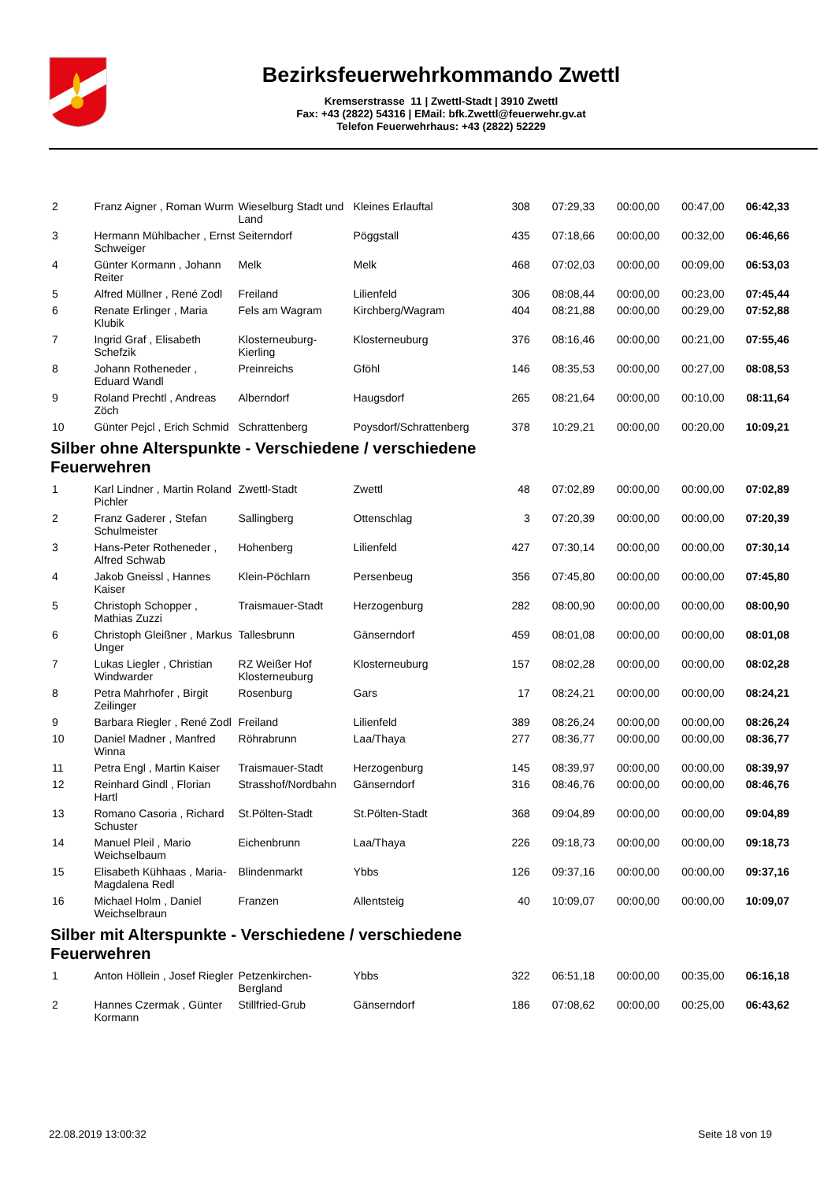Bezirksfeuerwehrkommando Zwettl
Kremserstrasse 11 | Zwettl-Stadt | 3910 Zwettl
Fax: +43 (2822) 54316 | EMail: bfk.Zwettl@feuerwehr.gv.at
Telefon Feuerwehrhaus: +43 (2822) 52229
| 2 | Franz Aigner , Roman Wurm | Wieselburg Stadt und Land | Kleines Erlauftal | 308 | 07:29,33 | 00:00,00 | 00:47,00 | 06:42,33 |
| 3 | Hermann Mühlbacher , Ernst Schweiger | Seiterndorf | Pöggstall | 435 | 07:18,66 | 00:00,00 | 00:32,00 | 06:46,66 |
| 4 | Günter Kormann , Johann Reiter | Melk | Melk | 468 | 07:02,03 | 00:00,00 | 00:09,00 | 06:53,03 |
| 5 | Alfred Müllner , René Zodl | Freiland | Lilienfeld | 306 | 08:08,44 | 00:00,00 | 00:23,00 | 07:45,44 |
| 6 | Renate Erlinger , Maria Klubik | Fels am Wagram | Kirchberg/Wagram | 404 | 08:21,88 | 00:00,00 | 00:29,00 | 07:52,88 |
| 7 | Ingrid Graf , Elisabeth Schefzik | Klosterneuburg-Kierling | Klosterneuburg | 376 | 08:16,46 | 00:00,00 | 00:21,00 | 07:55,46 |
| 8 | Johann Rotheneder , Eduard Wandl | Preinreichs | Gföhl | 146 | 08:35,53 | 00:00,00 | 00:27,00 | 08:08,53 |
| 9 | Roland Prechtl , Andreas Zöch | Alberndorf | Haugsdorf | 265 | 08:21,64 | 00:00,00 | 00:10,00 | 08:11,64 |
| 10 | Günter Pejcl , Erich Schmid | Schrattenberg | Poysdorf/Schrattenberg | 378 | 10:29,21 | 00:00,00 | 00:20,00 | 10:09,21 |
| Silber ohne Alterspunkte - Verschiedene / verschiedene Feuerwehren | | | | | | | | |
| 1 | Karl Lindner , Martin Roland Pichler | Zwettl-Stadt | Zwettl | 48 | 07:02,89 | 00:00,00 | 00:00,00 | 07:02,89 |
| 2 | Franz Gaderer , Stefan Schulmeister | Sallingberg | Ottenschlag | 3 | 07:20,39 | 00:00,00 | 00:00,00 | 07:20,39 |
| 3 | Hans-Peter Rotheneder , Alfred Schwab | Hohenberg | Lilienfeld | 427 | 07:30,14 | 00:00,00 | 00:00,00 | 07:30,14 |
| 4 | Jakob Gneissl , Hannes Kaiser | Klein-Pöchlarn | Persenbeug | 356 | 07:45,80 | 00:00,00 | 00:00,00 | 07:45,80 |
| 5 | Christoph Schopper , Mathias Zuzzi | Traismauer-Stadt | Herzogenburg | 282 | 08:00,90 | 00:00,00 | 00:00,00 | 08:00,90 |
| 6 | Christoph Gleißner , Markus Unger | Tallesbrunn | Gänserndorf | 459 | 08:01,08 | 00:00,00 | 00:00,00 | 08:01,08 |
| 7 | Lukas Liegler , Christian Windwarder | RZ Weißer Hof Klosterneuburg | Klosterneuburg | 157 | 08:02,28 | 00:00,00 | 00:00,00 | 08:02,28 |
| 8 | Petra Mahrhofer , Birgit Zeilinger | Rosenburg | Gars | 17 | 08:24,21 | 00:00,00 | 00:00,00 | 08:24,21 |
| 9 | Barbara Riegler , René Zodl | Freiland | Lilienfeld | 389 | 08:26,24 | 00:00,00 | 00:00,00 | 08:26,24 |
| 10 | Daniel Madner , Manfred Winna | Röhrabrunn | Laa/Thaya | 277 | 08:36,77 | 00:00,00 | 00:00,00 | 08:36,77 |
| 11 | Petra Engl , Martin Kaiser | Traismauer-Stadt | Herzogenburg | 145 | 08:39,97 | 00:00,00 | 00:00,00 | 08:39,97 |
| 12 | Reinhard Gindl , Florian Hartl | Strasshof/Nordbahn | Gänserndorf | 316 | 08:46,76 | 00:00,00 | 00:00,00 | 08:46,76 |
| 13 | Romano Casoria , Richard Schuster | St.Pölten-Stadt | St.Pölten-Stadt | 368 | 09:04,89 | 00:00,00 | 00:00,00 | 09:04,89 |
| 14 | Manuel Pleil , Mario Weichselbaum | Eichenbrunn | Laa/Thaya | 226 | 09:18,73 | 00:00,00 | 00:00,00 | 09:18,73 |
| 15 | Elisabeth Kühhaas , Maria-Magdalena Redl | Blindenmarkt | Ybbs | 126 | 09:37,16 | 00:00,00 | 00:00,00 | 09:37,16 |
| 16 | Michael Holm , Daniel Weichselbraun | Franzen | Allentsteig | 40 | 10:09,07 | 00:00,00 | 00:00,00 | 10:09,07 |
| Silber mit Alterspunkte - Verschiedene / verschiedene Feuerwehren | | | | | | | | |
| 1 | Anton Höllein , Josef Riegler | Petzenkirchen-Bergland | Ybbs | 322 | 06:51,18 | 00:00,00 | 00:35,00 | 06:16,18 |
| 2 | Hannes Czermak , Günter Kormann | Stillfried-Grub | Gänserndorf | 186 | 07:08,62 | 00:00,00 | 00:25,00 | 06:43,62 |
22.08.2019 13:00:32 Seite 18 von 19